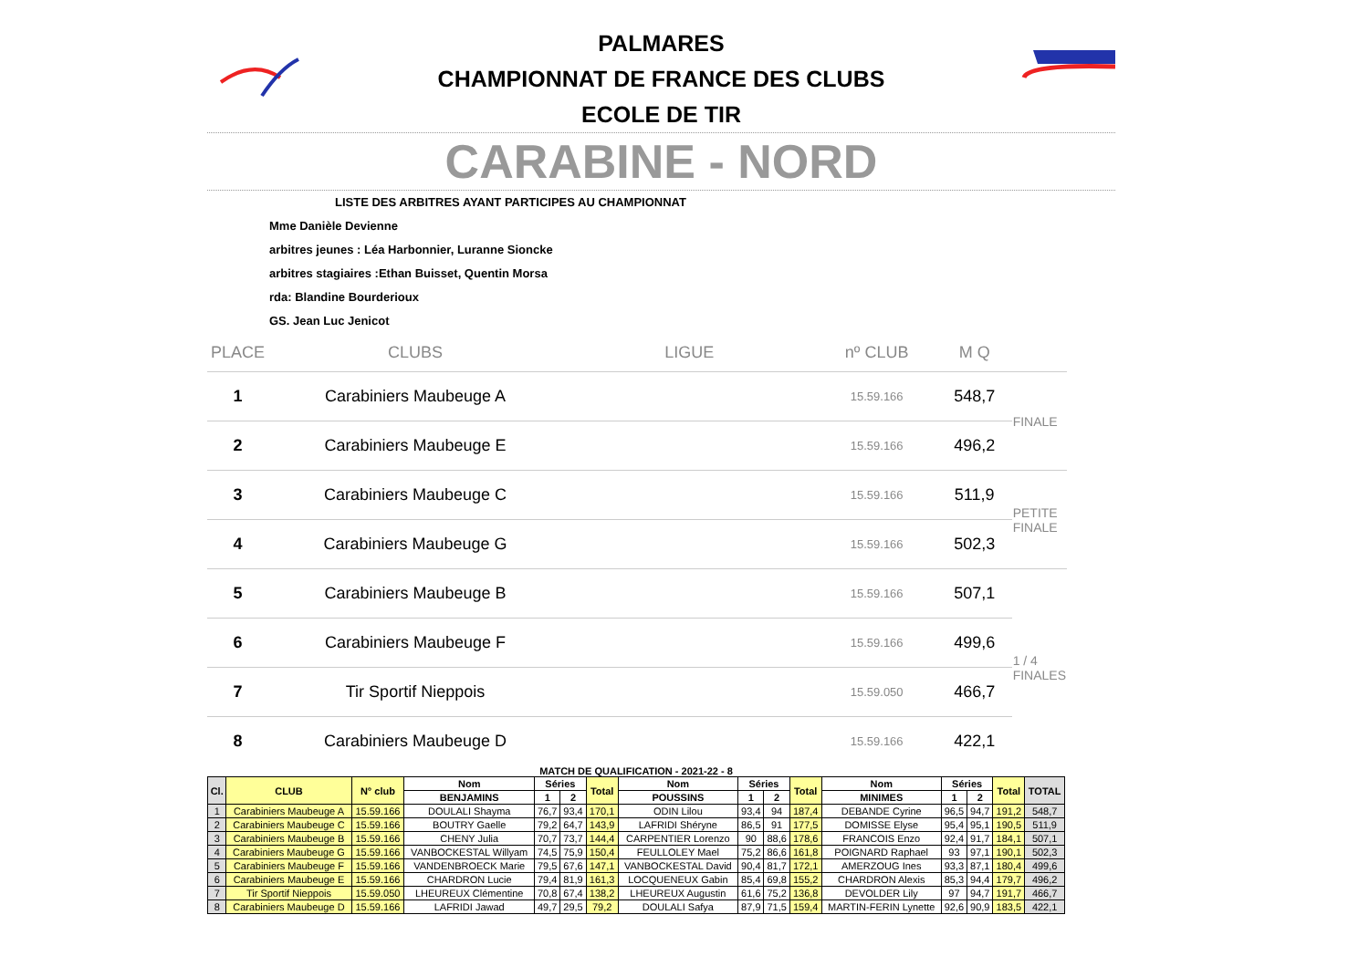PALMARES
CHAMPIONNAT DE FRANCE DES CLUBS
ECOLE DE TIR
CARABINE - NORD
LISTE DES ARBITRES AYANT PARTICIPES AU CHAMPIONNAT
Mme Danièle Devienne
arbitres jeunes : Léa Harbonnier, Luranne Sioncke
arbitres stagiaires :Ethan Buisset, Quentin Morsa
rda: Blandine Bourderioux
GS. Jean Luc Jenicot
| PLACE | CLUBS | LIGUE | nº CLUB | M Q | |
| --- | --- | --- | --- | --- | --- |
| 1 | Carabiniers Maubeuge A | | 15.59.166 | 548,7 | FINALE |
| 2 | Carabiniers Maubeuge E | | 15.59.166 | 496,2 | |
| 3 | Carabiniers Maubeuge C | | 15.59.166 | 511,9 | PETITE FINALE |
| 4 | Carabiniers Maubeuge G | | 15.59.166 | 502,3 | |
| 5 | Carabiniers Maubeuge B | | 15.59.166 | 507,1 | 1 / 4 FINALES |
| 6 | Carabiniers Maubeuge F | | 15.59.166 | 499,6 | |
| 7 | Tir Sportif Nieppois | | 15.59.050 | 466,7 | |
| 8 | Carabiniers Maubeuge D | | 15.59.166 | 422,1 | |
MATCH DE QUALIFICATION - 2021-22 - 8
| Cl. | CLUB | N° club | Nom | Séries | | Total | Nom | Séries | | Total | Nom | Séries | | Total | TOTAL |
| --- | --- | --- | --- | --- | --- | --- | --- | --- | --- | --- | --- | --- | --- | --- | --- |
| | | | BENJAMINS | 1 | 2 | | POUSSINS | 1 | 2 | | MINIMES | 1 | 2 | | |
| 1 | Carabiniers Maubeuge A | 15.59.166 | DOULALI Shayma | 76,7 | 93,4 | 170,1 | ODIN Lilou | 93,4 | 94 | 187,4 | DEBANDE Cyrine | 96,5 | 94,7 | 191,2 | 548,7 |
| 2 | Carabiniers Maubeuge C | 15.59.166 | BOUTRY Gaelle | 79,2 | 64,7 | 143,9 | LAFRIDI Shéryne | 86,5 | 91 | 177,5 | DOMISSE Elyse | 95,4 | 95,1 | 190,5 | 511,9 |
| 3 | Carabiniers Maubeuge B | 15.59.166 | CHENY Julia | 70,7 | 73,7 | 144,4 | CARPENTIER Lorenzo | 90 | 88,6 | 178,6 | FRANCOIS Enzo | 92,4 | 91,7 | 184,1 | 507,1 |
| 4 | Carabiniers Maubeuge G | 15.59.166 | VANBOCKESTAL Willyam | 74,5 | 75,9 | 150,4 | FEULLOLEY Mael | 75,2 | 86,6 | 161,8 | POIGNARD Raphael | 93 | 97,1 | 190,1 | 502,3 |
| 5 | Carabiniers Maubeuge F | 15.59.166 | VANDENBROECK Marie | 79,5 | 67,6 | 147,1 | VANBOCKESTAL David | 90,4 | 81,7 | 172,1 | AMERZOUG Ines | 93,3 | 87,1 | 180,4 | 499,6 |
| 6 | Carabiniers Maubeuge E | 15.59.166 | CHARDRON Lucie | 79,4 | 81,9 | 161,3 | LOCQUENEUX Gabin | 85,4 | 69,8 | 155,2 | CHARDRON Alexis | 85,3 | 94,4 | 179,7 | 496,2 |
| 7 | Tir Sportif Nieppois | 15.59.050 | LHEUREUX Clémentine | 70,8 | 67,4 | 138,2 | LHEUREUX Augustin | 61,6 | 75,2 | 136,8 | DEVOLDER Lily | 97 | 94,7 | 191,7 | 466,7 |
| 8 | Carabiniers Maubeuge D | 15.59.166 | LAFRIDI Jawad | 49,7 | 29,5 | 79,2 | DOULALI Safya | 87,9 | 71,5 | 159,4 | MARTIN-FERIN Lynette | 92,6 | 90,9 | 183,5 | 422,1 |